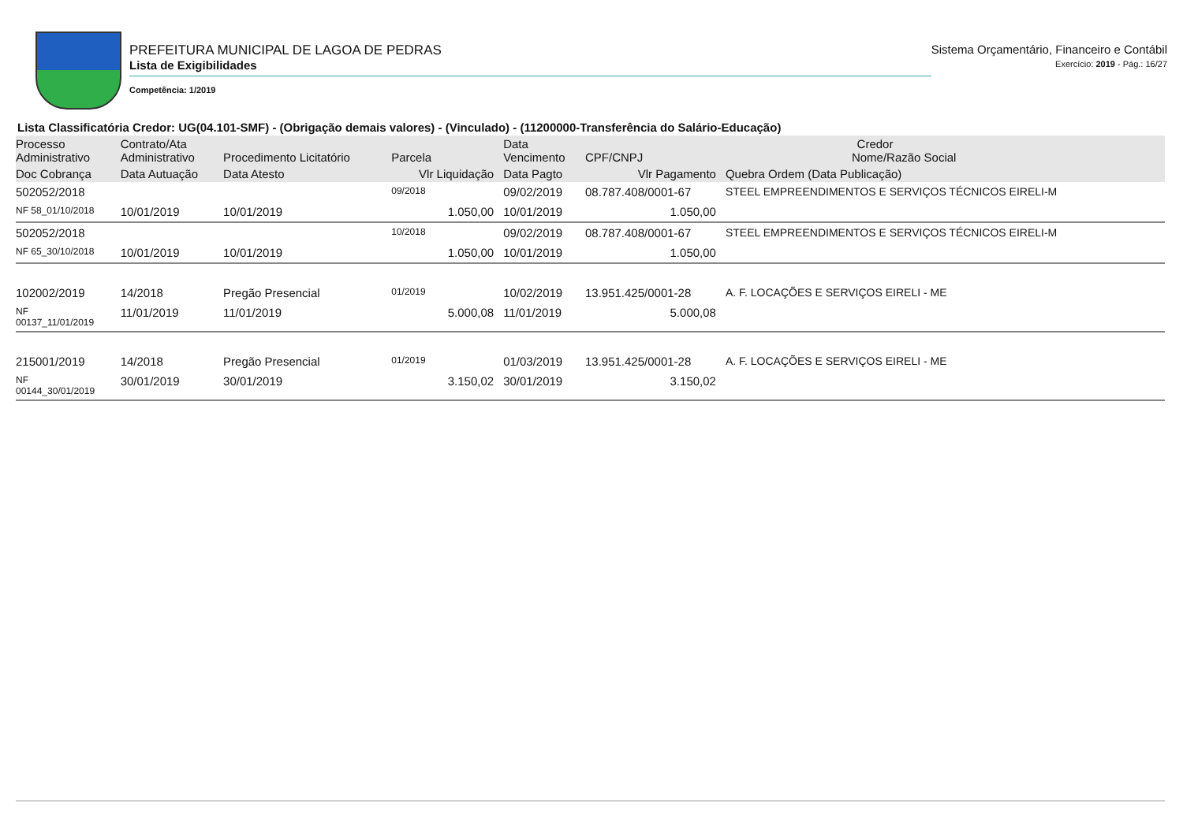PREFEITURA MUNICIPAL DE LAGOA DE PEDRAS
Lista de Exigibilidades
Competência: 1/2019
Sistema Orçamentário, Financeiro e Contábil
Exercício: 2019 - Pág.: 16/27
Lista Classificatória Credor: UG(04.101-SMF) - (Obrigação demais valores) - (Vinculado) - (11200000-Transferência do Salário-Educação)
| Processo Administrativo | Contrato/Ata Administrativo | Procedimento Licitatório | Parcela | Data Vencimento | Credor CPF/CNPJ Nome/Razão Social | |
| --- | --- | --- | --- | --- | --- | --- |
| Doc Cobrança | Data Autuação | Data Atesto | Vlr Liquidação | Data Pagto | Vlr Pagamento | Quebra Ordem (Data Publicação) |
| 502052/2018 | | | 09/2018 | 09/02/2019 | 08.787.408/0001-67 | STEEL EMPREENDIMENTOS E SERVIÇOS TÉCNICOS EIRELI-M |
| NF 58_01/10/2018 | 10/01/2019 | 10/01/2019 | 1.050,00 | 10/01/2019 | 1.050,00 | |
| 502052/2018 | | | 10/2018 | 09/02/2019 | 08.787.408/0001-67 | STEEL EMPREENDIMENTOS E SERVIÇOS TÉCNICOS EIRELI-M |
| NF 65_30/10/2018 | 10/01/2019 | 10/01/2019 | 1.050,00 | 10/01/2019 | 1.050,00 | |
| 102002/2019 | 14/2018 | Pregão Presencial | 01/2019 | 10/02/2019 | 13.951.425/0001-28 | A. F. LOCAÇÕES E SERVIÇOS EIRELI - ME |
| NF 00137_11/01/2019 | 11/01/2019 | 11/01/2019 | 5.000,08 | 11/01/2019 | 5.000,08 | |
| 215001/2019 | 14/2018 | Pregão Presencial | 01/2019 | 01/03/2019 | 13.951.425/0001-28 | A. F. LOCAÇÕES E SERVIÇOS EIRELI - ME |
| NF 00144_30/01/2019 | 30/01/2019 | 30/01/2019 | 3.150,02 | 30/01/2019 | 3.150,02 | |